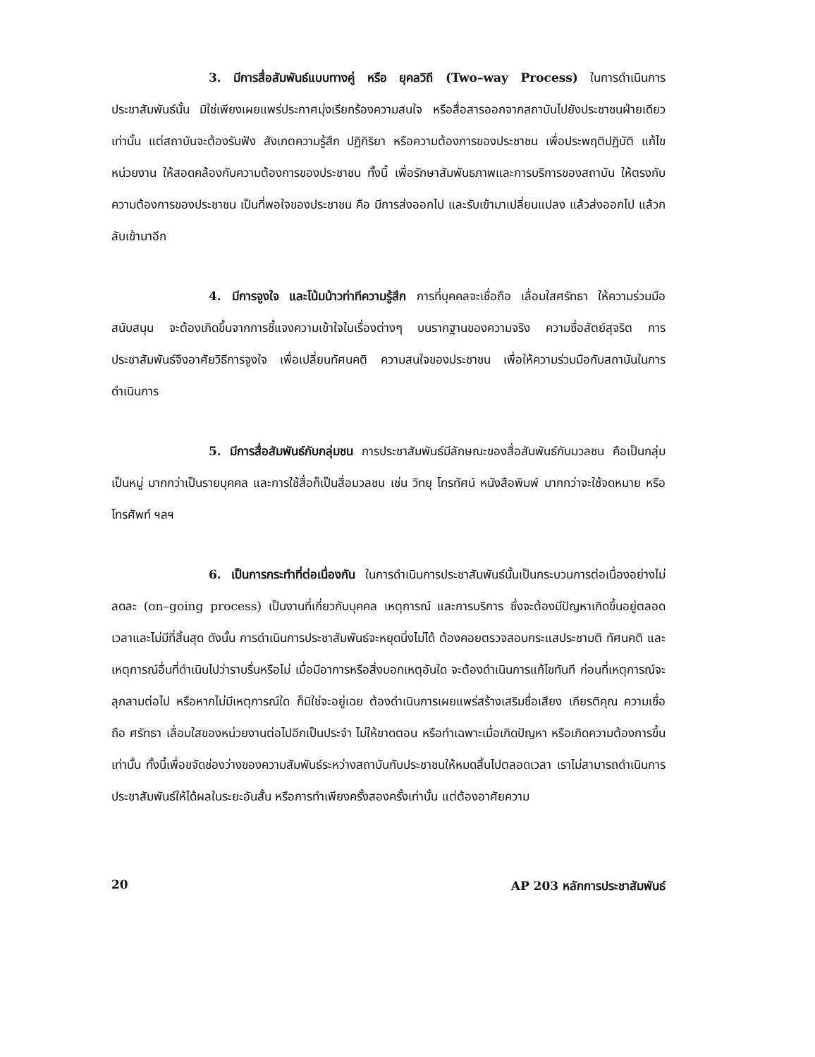3. มีการสื่อสัมพันธ์แบบทางคู่ หรือ ยุคลวิถี (Two–way Process) ในการดำเนินการประชาสัมพันธ์นั้น มิใช่เพียงเผยแพร่ประกาศมุ่งเรียกร้องความสนใจ หรือสื่อสารออกจากสถาบันไปยังประชาชนฝ่ายเดียวเท่านั้น แต่สถาบันจะต้องรับฟัง สังเกตความรู้สึก ปฏิกิริยา หรือความต้องการของประชาชน เพื่อประพฤติปฏิบัติ แก้ไขหน่วยงาน ให้สอดคล้องกับความต้องการของประชาชน ทั้งนี้ เพื่อรักษาสัมพันธภาพและการบริการของสถาบัน ให้ตรงกับความต้องการของประชาชน เป็นที่พอใจของประชาชน คือ มีการส่งออกไป และรับเข้ามาเปลี่ยนแปลง แล้วส่งออกไป แล้วกลับเข้ามาอีก
4. มีการจูงใจ และโน้มน้าวท่าทีความรู้สึก การที่บุคคลจะเชื่อถือ เลื่อมใสศรัทธา ให้ความร่วมมือสนับสนุน จะต้องเกิดขึ้นจากการชี้แจงความเข้าใจในเรื่องต่างๆ บนรากฐานของความจริง ความซื่อสัตย์สุจริต การประชาสัมพันธ์จึงอาศัยวิธีการจูงใจ เพื่อเปลี่ยนทัศนคติ ความสนใจของประชาชน เพื่อให้ความร่วมมือกับสถาบันในการดำเนินการ
5. มีการสื่อสัมพันธ์กับกลุ่มชน การประชาสัมพันธ์มีลักษณะของสื่อสัมพันธ์กับมวลชน คือเป็นกลุ่ม เป็นหมู่ มากกว่าเป็นรายบุคคล และการใช้สื่อก็เป็นสื่อมวลชน เช่น วิทยุ โทรทัศน์ หนังสือพิมพ์ มากกว่าจะใช้จดหมาย หรือโทรศัพท์ ฯลฯ
6. เป็นการกระทำที่ต่อเนื่องกัน ในการดำเนินการประชาสัมพันธ์นั้นเป็นกระบวนการต่อเนื่องอย่างไม่ลดละ (on–going process) เป็นงานที่เกี่ยวกับบุคคล เหตุการณ์ และการบริการ ซึ่งจะต้องมีปัญหาเกิดขึ้นอยู่ตลอดเวลาและไม่มีที่สิ้นสุด ดังนั้น การดำเนินการประชาสัมพันธ์จะหยุดนิ่งไม่ได้ ต้องคอยตรวจสอบกระแสประชามติ ทัศนคติ และเหตุการณ์อื่นที่ดำเนินไปว่าราบรื่นหรือไม่ เมื่อมีอาการหรือสิ่งบอกเหตุอันใด จะต้องดำเนินการแก้ไขทันที ก่อนที่เหตุการณ์จะลุกลามต่อไป หรือหากไม่มีเหตุการณ์ใด ก็มิใช่จะอยู่เฉย ต้องดำเนินการเผยแพร่สร้างเสริมชื่อเสียง เกียรติคุณ ความเชื่อถือ ศรัทธา เลื่อมใสของหน่วยงานต่อไปอีกเป็นประจำ ไม่ให้ขาดตอน หรือทำเฉพาะเมื่อเกิดปัญหา หรือเกิดความต้องการขึ้นเท่านั้น ทั้งนี้เพื่อขจัดช่องว่างของความสัมพันธ์ระหว่างสถาบันกับประชาชนให้หมดสิ้นไปตลอดเวลา เราไม่สามารถดำเนินการประชาสัมพันธ์ให้ได้ผลในระยะอันสั้น หรือการทำเพียงครั้งสองครั้งเท่านั้น แต่ต้องอาศัยความ
20 AP 203 หลักการประชาสัมพันธ์